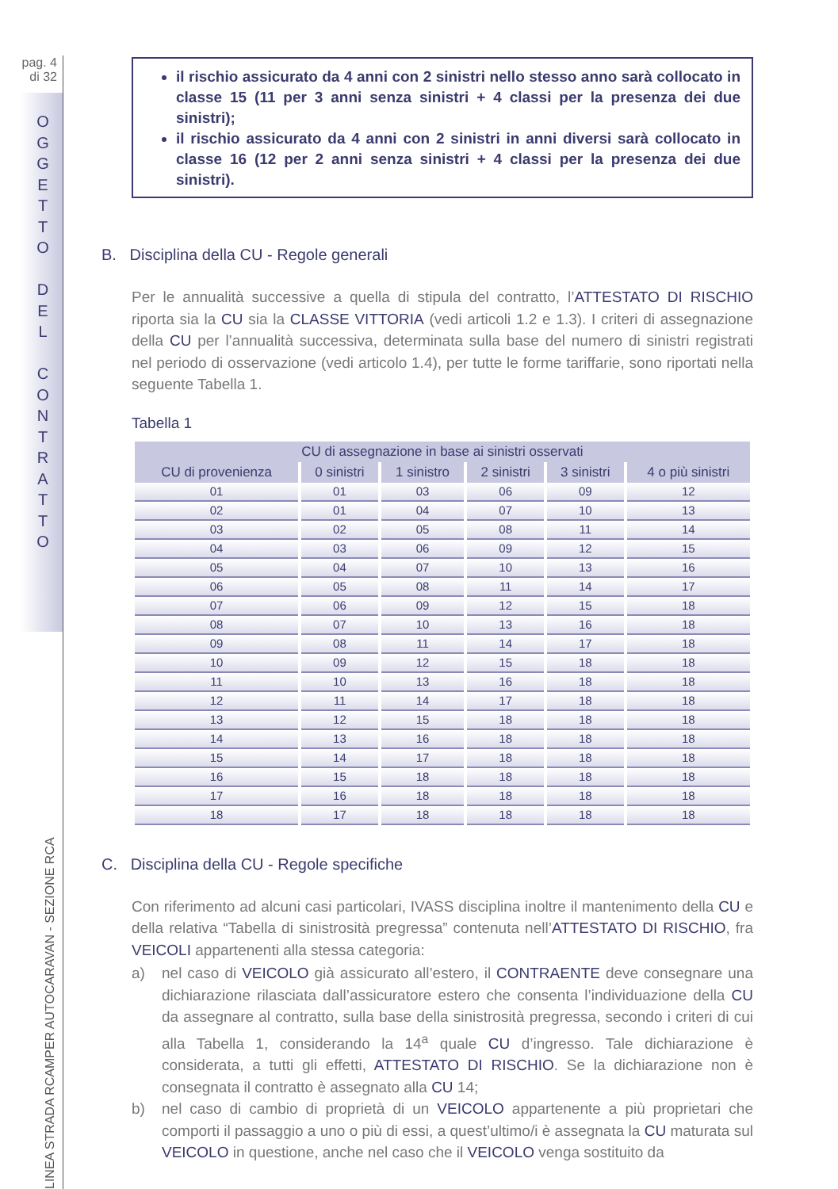pag. 4
di 32
O G G E T T O
D E L
C O N T R A T T O
LINEA STRADA RCAMPER AUTOCARAVAN - SEZIONE RCA
il rischio assicurato da 4 anni con 2 sinistri nello stesso anno sarà collocato in classe 15 (11 per 3 anni senza sinistri + 4 classi per la presenza dei due sinistri);
il rischio assicurato da 4 anni con 2 sinistri in anni diversi sarà collocato in classe 16 (12 per 2 anni senza sinistri + 4 classi per la presenza dei due sinistri).
B. Disciplina della CU - Regole generali
Per le annualità successive a quella di stipula del contratto, l’ATTESTATO DI RISCHIO riporta sia la CU sia la CLASSE VITTORIA (vedi articoli 1.2 e 1.3). I criteri di assegnazione della CU per l’annualità successiva, determinata sulla base del numero di sinistri registrati nel periodo di osservazione (vedi articolo 1.4), per tutte le forme tariffarie, sono riportati nella seguente Tabella 1.
Tabella 1
| CU di assegnazione in base ai sinistri osservati | | | | | |
| --- | --- | --- | --- | --- | --- |
| CU di provenienza | 0 sinistri | 1 sinistro | 2 sinistri | 3 sinistri | 4 o più sinistri |
| 01 | 01 | 03 | 06 | 09 | 12 |
| 02 | 01 | 04 | 07 | 10 | 13 |
| 03 | 02 | 05 | 08 | 11 | 14 |
| 04 | 03 | 06 | 09 | 12 | 15 |
| 05 | 04 | 07 | 10 | 13 | 16 |
| 06 | 05 | 08 | 11 | 14 | 17 |
| 07 | 06 | 09 | 12 | 15 | 18 |
| 08 | 07 | 10 | 13 | 16 | 18 |
| 09 | 08 | 11 | 14 | 17 | 18 |
| 10 | 09 | 12 | 15 | 18 | 18 |
| 11 | 10 | 13 | 16 | 18 | 18 |
| 12 | 11 | 14 | 17 | 18 | 18 |
| 13 | 12 | 15 | 18 | 18 | 18 |
| 14 | 13 | 16 | 18 | 18 | 18 |
| 15 | 14 | 17 | 18 | 18 | 18 |
| 16 | 15 | 18 | 18 | 18 | 18 |
| 17 | 16 | 18 | 18 | 18 | 18 |
| 18 | 17 | 18 | 18 | 18 | 18 |
C. Disciplina della CU - Regole specifiche
Con riferimento ad alcuni casi particolari, IVASS disciplina inoltre il mantenimento della CU e della relativa “Tabella di sinistrosità pregressa” contenuta nell’ATTESTATO DI RISCHIO, fra VEICOLI appartenenti alla stessa categoria:
a) nel caso di VEICOLO già assicurato all’estero, il CONTRAENTE deve consegnare una dichiarazione rilasciata dall’assicuratore estero che consenta l’individuazione della CU da assegnare al contratto, sulla base della sinistrosità pregressa, secondo i criteri di cui alla Tabella 1, considerando la 14<sup>a</sup> quale CU d’ingresso. Tale dichiarazione è considerata, a tutti gli effetti, ATTESTATO DI RISCHIO. Se la dichiarazione non è consegnata il contratto è assegnato alla CU 14;
b) nel caso di cambio di proprietà di un VEICOLO appartenente a più proprietari che comporti il passaggio a uno o più di essi, a quest’ultimo/i è assegnata la CU maturata sul VEICOLO in questione, anche nel caso che il VEICOLO venga sostituito da